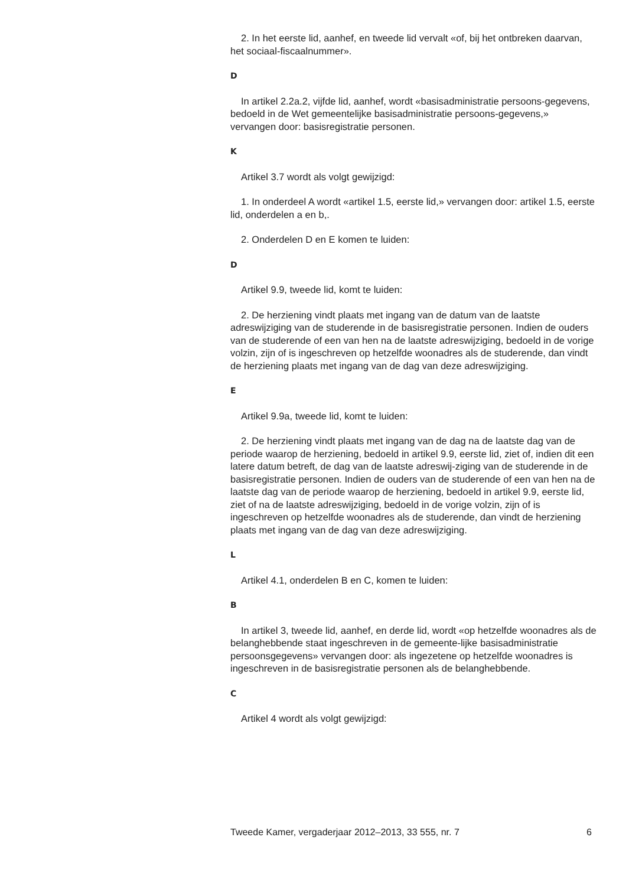2. In het eerste lid, aanhef, en tweede lid vervalt «of, bij het ontbreken daarvan, het sociaal-fiscaalnummer».
D
In artikel 2.2a.2, vijfde lid, aanhef, wordt «basisadministratie persoons-gegevens, bedoeld in de Wet gemeentelijke basisadministratie persoons-gegevens,» vervangen door: basisregistratie personen.
K
Artikel 3.7 wordt als volgt gewijzigd:
1. In onderdeel A wordt «artikel 1.5, eerste lid,» vervangen door: artikel 1.5, eerste lid, onderdelen a en b,.
2. Onderdelen D en E komen te luiden:
D
Artikel 9.9, tweede lid, komt te luiden:
2. De herziening vindt plaats met ingang van de datum van de laatste adreswijziging van de studerende in de basisregistratie personen. Indien de ouders van de studerende of een van hen na de laatste adreswijziging, bedoeld in de vorige volzin, zijn of is ingeschreven op hetzelfde woonadres als de studerende, dan vindt de herziening plaats met ingang van de dag van deze adreswijziging.
E
Artikel 9.9a, tweede lid, komt te luiden:
2. De herziening vindt plaats met ingang van de dag na de laatste dag van de periode waarop de herziening, bedoeld in artikel 9.9, eerste lid, ziet of, indien dit een latere datum betreft, de dag van de laatste adreswij-ziging van de studerende in de basisregistratie personen. Indien de ouders van de studerende of een van hen na de laatste dag van de periode waarop de herziening, bedoeld in artikel 9.9, eerste lid, ziet of na de laatste adreswijziging, bedoeld in de vorige volzin, zijn of is ingeschreven op hetzelfde woonadres als de studerende, dan vindt de herziening plaats met ingang van de dag van deze adreswijziging.
L
Artikel 4.1, onderdelen B en C, komen te luiden:
B
In artikel 3, tweede lid, aanhef, en derde lid, wordt «op hetzelfde woonadres als de belanghebbende staat ingeschreven in de gemeente-lijke basisadministratie persoonsgegevens» vervangen door: als ingezetene op hetzelfde woonadres is ingeschreven in de basisregistratie personen als de belanghebbende.
C
Artikel 4 wordt als volgt gewijzigd:
Tweede Kamer, vergaderjaar 2012–2013, 33 555, nr. 7 6